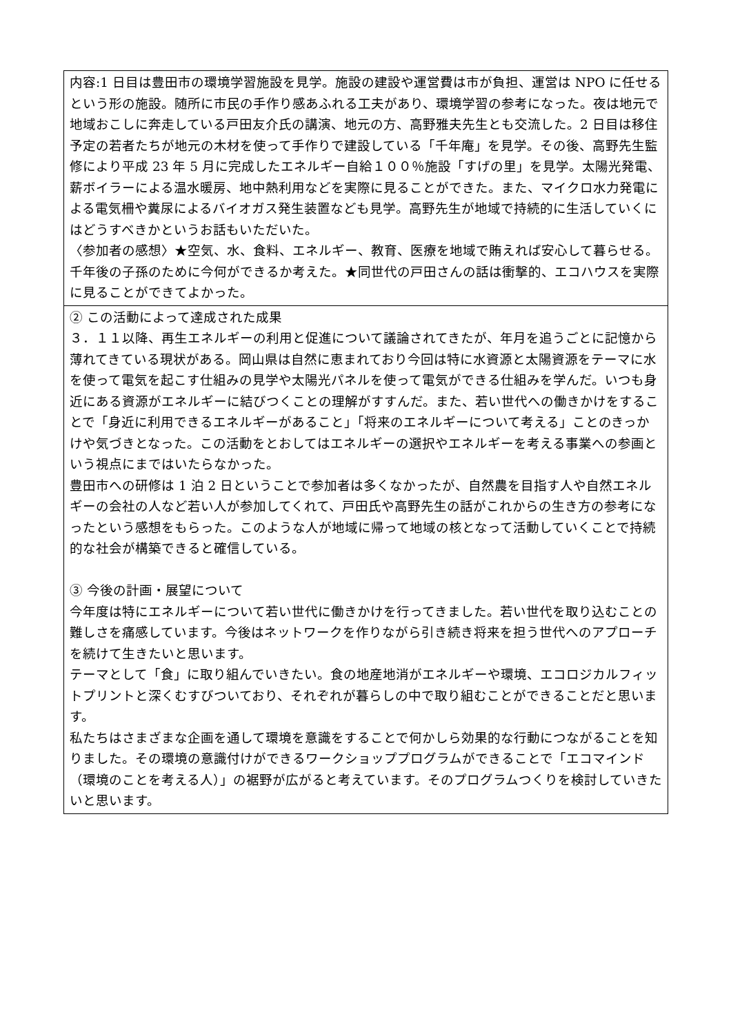| 内容:1 日目は豊田市の環境学習施設を見学。施設の建設や運営費は市が負担、運営は NPO に任せるという形の施設。随所に市民の手作り感あふれる工夫があり、環境学習の参考になった。夜は地元で地域おこしに奔走している戸田友介氏の講演、地元の方、高野雅夫先生とも交流した。2 日目は移住予定の若者たちが地元の木材を使って手作りで建設している「千年庵」を見学。その後、高野先生監修により平成 23 年 5 月に完成したエネルギー自給１００％施設「すげの里」を見学。太陽光発電、薪ボイラーによる温水暖房、地中熱利用などを実際に見ることができた。また、マイクロ水力発電による電気柵や糞尿によるバイオガス発生装置なども見学。高野先生が地域で持続的に生活していくにはどうすべきかというお話もいただいた。 〈参加者の感想〉★空気、水、食料、エネルギー、教育、医療を地域で賄えれば安心して暮らせる。千年後の子孫のために今何ができるか考えた。★同世代の戸田さんの話は衝撃的、エコハウスを実際に見ることができてよかった。 |
| ② この活動によって達成された成果 ３．１１以降、再生エネルギーの利用と促進について議論されてきたが、年月を追うごとに記憶から薄れてきている現状がある。岡山県は自然に恵まれており今回は特に水資源と太陽資源をテーマに水を使って電気を起こす仕組みの見学や太陽光パネルを使って電気ができる仕組みを学んだ。いつも身近にある資源がエネルギーに結びつくことの理解がすすんだ。また、若い世代への働きかけをすることで「身近に利用できるエネルギーがあること」「将来のエネルギーについて考える」ことのきっかけや気づきとなった。この活動をとおしてはエネルギーの選択やエネルギーを考える事業への参画という視点にまではいたらなかった。 豊田市への研修は 1 泊 2 日ということで参加者は多くなかったが、自然農を目指す人や自然エネルギーの会社の人など若い人が参加してくれて、戸田氏や高野先生の話がこれからの生き方の参考になったという感想をもらった。このような人が地域に帰って地域の核となって活動していくことで持続的な社会が構築できると確信している。 ③ 今後の計画・展望について 今年度は特にエネルギーについて若い世代に働きかけを行ってきました。若い世代を取り込むことの難しさを痛感しています。今後はネットワークを作りながら引き続き将来を担う世代へのアプローチを続けて生きたいと思います。 テーマとして「食」に取り組んでいきたい。食の地産地消がエネルギーや環境、エコロジカルフィットプリントと深くむすびついており、それぞれが暮らしの中で取り組むことができることだと思います。 私たちはさまざまな企画を通して環境を意識をすることで何かしら効果的な行動につながることを知りました。その環境の意識付けができるワークショッププログラムができることで「エコマインド（環境のことを考える人）」の裾野が広がると考えています。そのプログラムつくりを検討していきたいと思います。 |